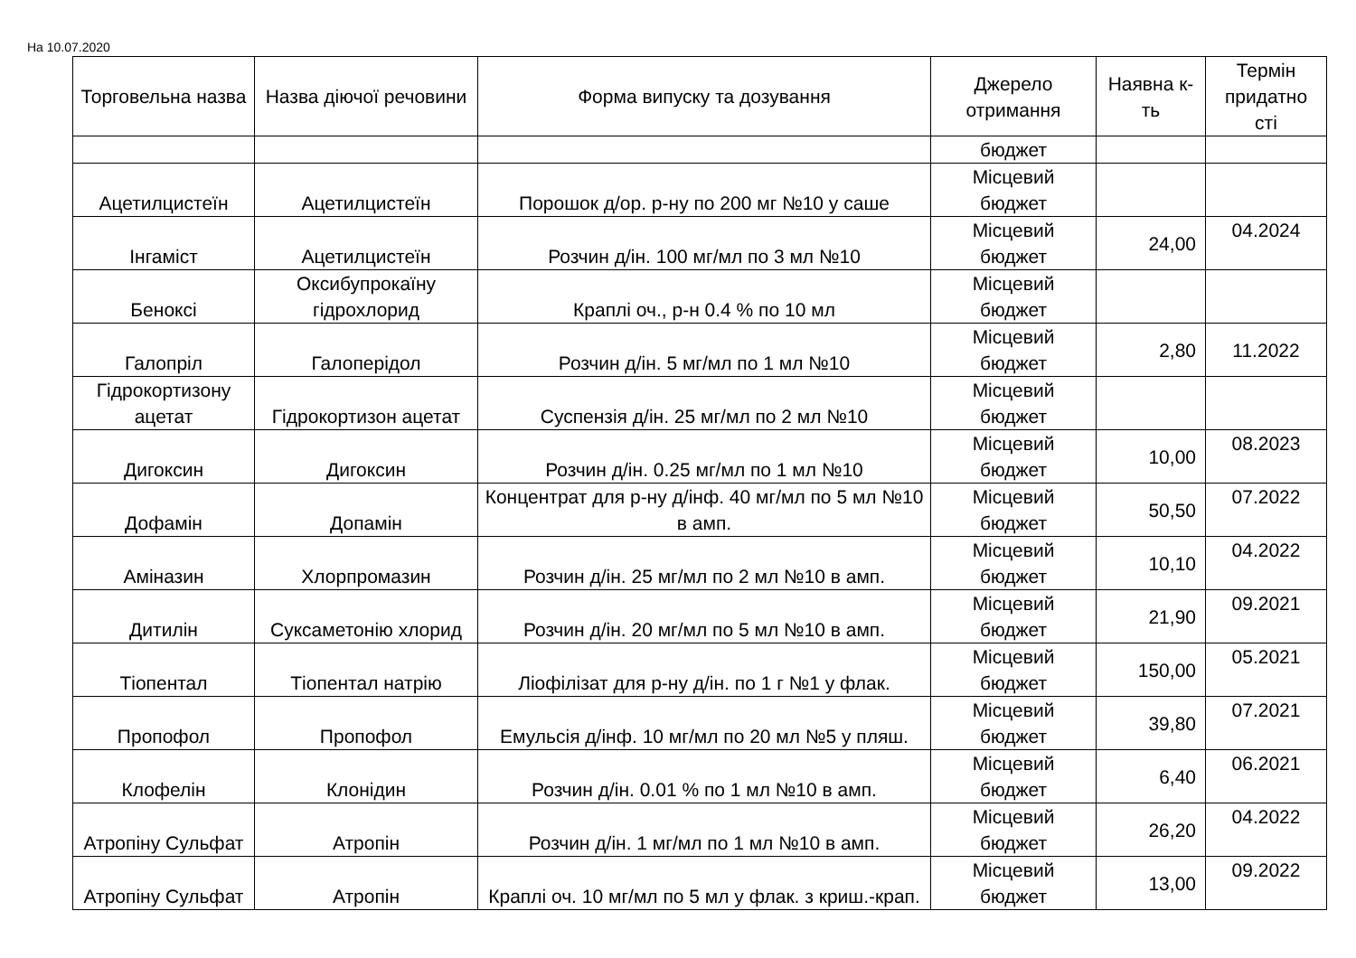На 10.07.2020
| Торговельна назва | Назва діючої речовини | Форма випуску та дозування | Джерело отримання | Наявна к-ть | Термін придатно сті |
| --- | --- | --- | --- | --- | --- |
| | | | бюджет | | |
| Ацетилцистеїн | Ацетилцистеїн | Порошок д/ор. р-ну по 200 мг №10 у саше | Місцевий бюджет | | |
| Інгаміст | Ацетилцистеїн | Розчин д/ін. 100 мг/мл по 3 мл №10 | Місцевий бюджет | 24,00 | 04.2024 |
| Беноксі | Оксибупрокаїну гідрохлорид | Краплі оч., р-н 0.4 % по 10 мл | Місцевий бюджет | | |
| Галопріл | Галоперідол | Розчин д/ін. 5 мг/мл по 1 мл №10 | Місцевий бюджет | 2,80 | 11.2022 |
| Гідрокортизону ацетат | Гідрокортизон ацетат | Суспензія д/ін. 25 мг/мл по 2 мл №10 | Місцевий бюджет | | |
| Дигоксин | Дигоксин | Розчин д/ін. 0.25 мг/мл по 1 мл №10 | Місцевий бюджет | 10,00 | 08.2023 |
| Дофамін | Допамін | Концентрат для р-ну д/інф. 40 мг/мл по 5 мл №10 в амп. | Місцевий бюджет | 50,50 | 07.2022 |
| Аміназин | Хлорпромазин | Розчин д/ін. 25 мг/мл по 2 мл №10 в амп. | Місцевий бюджет | 10,10 | 04.2022 |
| Дитилін | Суксаметонію хлорид | Розчин д/ін. 20 мг/мл по 5 мл №10 в амп. | Місцевий бюджет | 21,90 | 09.2021 |
| Тіопентал | Тіопентал натрію | Ліофілізат для р-ну д/ін. по 1 г №1 у флак. | Місцевий бюджет | 150,00 | 05.2021 |
| Пропофол | Пропофол | Емульсія д/інф. 10 мг/мл по 20 мл №5 у пляш. | Місцевий бюджет | 39,80 | 07.2021 |
| Клофелін | Клонідин | Розчин д/ін. 0.01 % по 1 мл №10 в амп. | Місцевий бюджет | 6,40 | 06.2021 |
| Атропіну Сульфат | Атропін | Розчин д/ін. 1 мг/мл по 1 мл №10 в амп. | Місцевий бюджет | 26,20 | 04.2022 |
| Атропіну Сульфат | Атропін | Краплі оч. 10 мг/мл по 5 мл у флак. з криш.-крап. | Місцевий бюджет | 13,00 | 09.2022 |